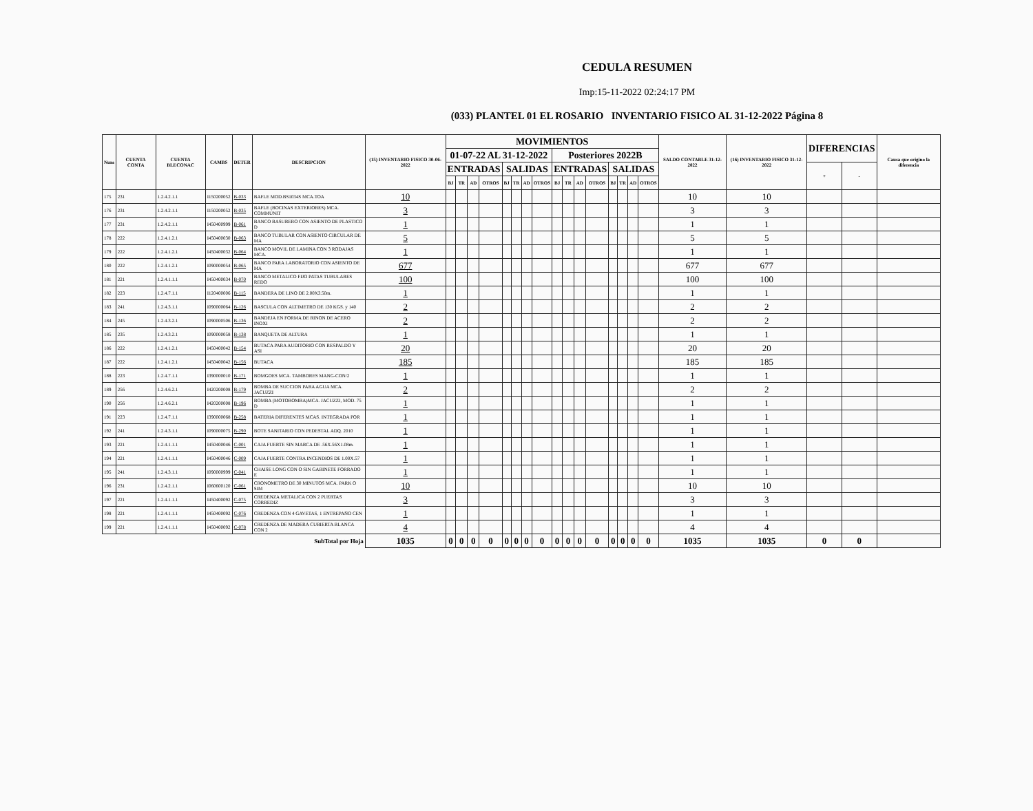CEDULA RESUMEN
Imp:15-11-2022 02:24:17 PM
(033) PLANTEL 01 EL ROSARIO INVENTARIO FISICO AL 31-12-2022 Página 8
| Num | CUENTA CONTA | CUENTA BLECONAC | CAMBS | DETER | DESCRIPCION | (15) INVENTARIO FISICO 30-06-2022 | MOVIMIENTOS | | | | | | | | | | | | | | | | SALDO CONTABLE 31-12-2022 | (16) INVENTARIO FISICO 31-12-2022 | DIFERENCIAS | | Causa que origino la diferencia |
| --- | --- | --- | --- | --- | --- | --- | --- | --- | --- | --- | --- | --- | --- | --- | --- | --- | --- | --- | --- | --- | --- | --- | --- | --- | --- | --- | --- |
| | | | | | | | 01-07-22 AL 31-12-2022 | | | | | | | | Posteriores 2022B | | | | | | | | | | | | |
| | | | | | | | ENTRADAS | | | | SALIDAS | | | | ENTRADAS | | | | SALIDAS | | | | | | + | - | |
| | | | | | | | BJ | TR | AD | OTROS | BJ | TR | AD | OTROS | BJ | TR | AD | OTROS | BJ | TR | AD | OTROS | | | | | |
| 175 | 231 | 1.2.4.2.1.1 | I150200052 | B-033 | BAFLE MOD.BS1034S MCA.TOA | 10 | | | | | | | | | | | | | | | | | 10 | 10 | | | |
| 176 | 231 | 1.2.4.2.1.1 | I150200052 | B-035 | BAFLE (BOCINAS EXTERIORES) MCA. COMMUNIT | 3 | | | | | | | | | | | | | | | | | 3 | 3 | | | |
| 177 | 231 | 1.2.4.2.1.1 | I450400999 | B-061 | BANCO BASURERO CON ASIENTO DE PLASTICO D | 1 | | | | | | | | | | | | | | | | | 1 | 1 | | | |
| 178 | 222 | 1.2.4.1.2.1 | I450400030 | B-063 | BANCO TUBULAR CON ASIENTO CIRCULAR DE MA | 5 | | | | | | | | | | | | | | | | | 5 | 5 | | | |
| 179 | 222 | 1.2.4.1.2.1 | I450400032 | B-064 | BANCO MOVIL DE LAMINA CON 3 RODAJAS MCA. | 1 | | | | | | | | | | | | | | | | | 1 | 1 | | | |
| 180 | 222 | 1.2.4.1.2.1 | I090000054 | B-065 | BANCO PARA LABORATORIO CON ASIENTO DE MA | 677 | | | | | | | | | | | | | | | | | 677 | 677 | | | |
| 181 | 221 | 1.2.4.1.1.1 | I450400034 | B-070 | BANCO METALICO FIJO PATAS TUBULARES REDO | 100 | | | | | | | | | | | | | | | | | 100 | 100 | | | |
| 182 | 223 | 1.2.4.7.1.1 | I120400006 | B-115 | BANDERA DE LINO DE 2.00X3.50m. | 1 | | | | | | | | | | | | | | | | | 1 | 1 | | | |
| 183 | 241 | 1.2.4.3.1.1 | I090000064 | B-126 | BASCULA CON ALTIMETRO DE 130 KGS. y 140 | 2 | | | | | | | | | | | | | | | | | 2 | 2 | | | |
| 184 | 245 | 1.2.4.3.2.1 | I090000506 | B-136 | BANDEJA EN FORMA DE RINON DE ACERO INOXI | 2 | | | | | | | | | | | | | | | | | 2 | 2 | | | |
| 185 | 235 | 1.2.4.3.2.1 | I090000058 | B-138 | BANQUETA DE ALTURA | 1 | | | | | | | | | | | | | | | | | 1 | 1 | | | |
| 186 | 222 | 1.2.4.1.2.1 | I450400042 | B-154 | BUTACA PARA AUDITORIO CON RESPALDO Y ASI | 20 | | | | | | | | | | | | | | | | | 20 | 20 | | | |
| 187 | 222 | 1.2.4.1.2.1 | I450400042 | B-156 | BUTACA | 185 | | | | | | | | | | | | | | | | | 185 | 185 | | | |
| 188 | 223 | 1.2.4.7.1.1 | I390000010 | B-171 | BOMGOES MCA. TAMBORES MANG-CON/2 | 1 | | | | | | | | | | | | | | | | | 1 | 1 | | | |
| 189 | 256 | 1.2.4.6.2.1 | I420200008 | B-179 | BOMBA DE SUCCION PARA AGUA MCA. JACUZZI | 2 | | | | | | | | | | | | | | | | | 2 | 2 | | | |
| 190 | 256 | 1.2.4.6.2.1 | I420200008 | B-196 | BOMBA (MOTOBOMBA)MCA. JACUZZI, MOD. 75 D | 1 | | | | | | | | | | | | | | | | | 1 | 1 | | | |
| 191 | 223 | 1.2.4.7.1.1 | I390000068 | B-258 | BATERIA DIFERENTES MCAS. INTEGRADA POR | 1 | | | | | | | | | | | | | | | | | 1 | 1 | | | |
| 192 | 241 | 1.2.4.3.1.1 | I090000075 | B-290 | BOTE SANITARIO CON PEDESTAL ADQ. 2010 | 1 | | | | | | | | | | | | | | | | | 1 | 1 | | | |
| 193 | 221 | 1.2.4.1.1.1 | I450400046 | C-001 | CAJA FUERTE SIN MARCA DE .56X.56X1.08m. | 1 | | | | | | | | | | | | | | | | | 1 | 1 | | | |
| 194 | 221 | 1.2.4.1.1.1 | I450400046 | C-009 | CAJA FUERTE CONTRA INCENDIOS DE 1.00X.57 | 1 | | | | | | | | | | | | | | | | | 1 | 1 | | | |
| 195 | 241 | 1.2.4.3.1.1 | I090000999 | C-041 | CHAISE LONG CON O SIN GABINETE FORRADO E | 1 | | | | | | | | | | | | | | | | | 1 | 1 | | | |
| 196 | 231 | 1.2.4.2.1.1 | I060600120 | C-061 | CRONOMETRO DE 30 MINUTOS MCA. PARK O SIM | 10 | | | | | | | | | | | | | | | | | 10 | 10 | | | |
| 197 | 221 | 1.2.4.1.1.1 | I450400092 | C-075 | CREDENZA METALICA CON 2 PUERTAS CORREDIZ | 3 | | | | | | | | | | | | | | | | | 3 | 3 | | | |
| 198 | 221 | 1.2.4.1.1.1 | I450400092 | C-076 | CREDENZA CON 4 GAVETAS, 1 ENTREPAÑO CEN | 1 | | | | | | | | | | | | | | | | | 1 | 1 | | | |
| 199 | 221 | 1.2.4.1.1.1 | I450400092 | C-078 | CREDENZA DE MADERA CUBIERTA BLANCA CON 2 | 4 | | | | | | | | | | | | | | | | | 4 | 4 | | | |
| SubTotal por Hoja | | | | | | 1035 | 0 | 0 | 0 | 0 | 0 | 0 | 0 | 0 | 0 | 0 | 0 | 0 | 0 | 0 | 0 | 0 | 1035 | 1035 | 0 | 0 | |